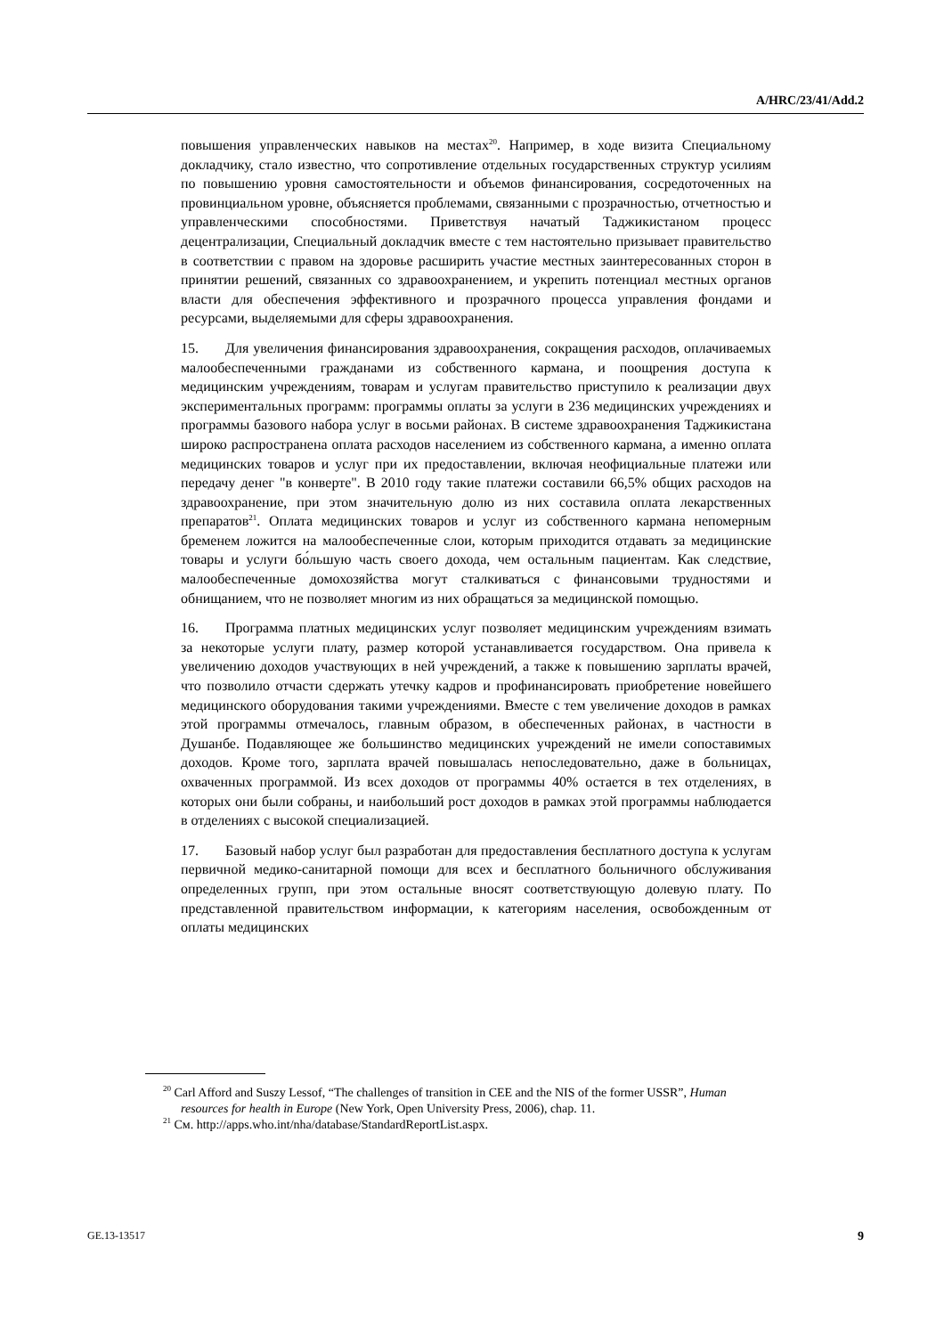A/HRC/23/41/Add.2
повышения управленческих навыков на местах<sup>20</sup>. Например, в ходе визита Специальному докладчику, стало известно, что сопротивление отдельных государственных структур усилиям по повышению уровня самостоятельности и объемов финансирования, сосредоточенных на провинциальном уровне, объясняется проблемами, связанными с прозрачностью, отчетностью и управленческими способностями. Приветствуя начатый Таджикистаном процесс децентрализации, Специальный докладчик вместе с тем настоятельно призывает правительство в соответствии с правом на здоровье расширить участие местных заинтересованных сторон в принятии решений, связанных со здравоохранением, и укрепить потенциал местных органов власти для обеспечения эффективного и прозрачного процесса управления фондами и ресурсами, выделяемыми для сферы здравоохранения.
15. Для увеличения финансирования здравоохранения, сокращения расходов, оплачиваемых малообеспеченными гражданами из собственного кармана, и поощрения доступа к медицинским учреждениям, товарам и услугам правительство приступило к реализации двух экспериментальных программ: программы оплаты за услуги в 236 медицинских учреждениях и программы базового набора услуг в восьми районах. В системе здравоохранения Таджикистана широко распространена оплата расходов населением из собственного кармана, а именно оплата медицинских товаров и услуг при их предоставлении, включая неофициальные платежи или передачу денег "в конверте". В 2010 году такие платежи составили 66,5% общих расходов на здравоохранение, при этом значительную долю из них составила оплата лекарственных препаратов<sup>21</sup>. Оплата медицинских товаров и услуг из собственного кармана непомерным бременем ложится на малообеспеченные слои, которым приходится отдавать за медицинские товары и услуги бо́льшую часть своего дохода, чем остальным пациентам. Как следствие, малообеспеченные домохозяйства могут сталкиваться с финансовыми трудностями и обнищанием, что не позволяет многим из них обращаться за медицинской помощью.
16. Программа платных медицинских услуг позволяет медицинским учреждениям взимать за некоторые услуги плату, размер которой устанавливается государством. Она привела к увеличению доходов участвующих в ней учреждений, а также к повышению зарплаты врачей, что позволило отчасти сдержать утечку кадров и профинансировать приобретение новейшего медицинского оборудования такими учреждениями. Вместе с тем увеличение доходов в рамках этой программы отмечалось, главным образом, в обеспеченных районах, в частности в Душанбе. Подавляющее же большинство медицинских учреждений не имели сопоставимых доходов. Кроме того, зарплата врачей повышалась непоследовательно, даже в больницах, охваченных программой. Из всех доходов от программы 40% остается в тех отделениях, в которых они были собраны, и наибольший рост доходов в рамках этой программы наблюдается в отделениях с высокой специализацией.
17. Базовый набор услуг был разработан для предоставления бесплатного доступа к услугам первичной медико-санитарной помощи для всех и бесплатного больничного обслуживания определенных групп, при этом остальные вносят соответствующую долевую плату. По представленной правительством информации, к категориям населения, освобожденным от оплаты медицинских
<sup>20</sup> Carl Afford and Suszy Lessof, “The challenges of transition in CEE and the NIS of the former USSR”, Human resources for health in Europe (New York, Open University Press, 2006), chap. 11.
<sup>21</sup> См. http://apps.who.int/nha/database/StandardReportList.aspx.
GE.13-13517 9